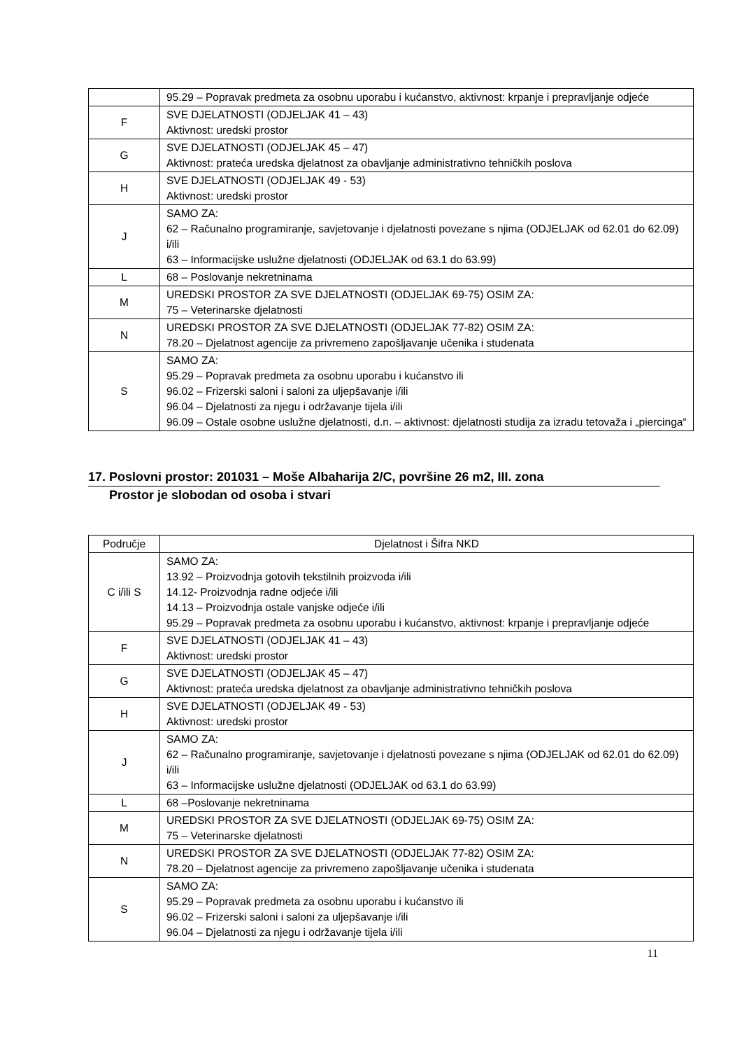| | 95.29 – Popravak predmeta za osobnu uporabu i kućanstvo, aktivnost: krpanje i prepravljanje odjeće |
| F | SVE DJELATNOSTI (ODJELJAK 41 – 43) Aktivnost: uredski prostor |
| G | SVE DJELATNOSTI (ODJELJAK 45 – 47) Aktivnost: prateća uredska djelatnost za obavljanje administrativno tehničkih poslova |
| H | SVE DJELATNOSTI (ODJELJAK 49 - 53) Aktivnost: uredski prostor |
| J | SAMO ZA: 62 – Računalno programiranje, savjetovanje i djelatnosti povezane s njima (ODJELJAK od 62.01 do 62.09) i/ili 63 – Informacijske uslužne djelatnosti (ODJELJAK od 63.1 do 63.99) |
| L | 68 – Poslovanje nekretninama |
| M | UREDSKI PROSTOR ZA SVE DJELATNOSTI (ODJELJAK 69-75) OSIM ZA: 75 – Veterinarske djelatnosti |
| N | UREDSKI PROSTOR ZA SVE DJELATNOSTI (ODJELJAK 77-82) OSIM ZA: 78.20 – Djelatnost agencije za privremeno zapošljavanje učenika i studenata |
| S | SAMO ZA: 95.29 – Popravak predmeta za osobnu uporabu i kućanstvo ili 96.02 – Frizerski saloni i saloni za uljepšavanje i/ili 96.04 – Djelatnosti za njegu i održavanje tijela i/ili 96.09 – Ostale osobne uslužne djelatnosti, d.n. – aktivnost: djelatnosti studija za izradu tetovaža i „piercinga“ |
17. Poslovni prostor: 201031 – Moše Albaharija 2/C, površine 26 m2, III. zona
Prostor je slobodan od osoba i stvari
| Područje | Djelatnost i Šifra NKD |
| --- | --- |
| C i/ili S | SAMO ZA: 13.92 – Proizvodnja gotovih tekstilnih proizvoda i/ili 14.12- Proizvodnja radne odjeće i/ili 14.13 – Proizvodnja ostale vanjske odjeće i/ili 95.29 – Popravak predmeta za osobnu uporabu i kućanstvo, aktivnost: krpanje i prepravljanje odjeće |
| F | SVE DJELATNOSTI (ODJELJAK 41 – 43) Aktivnost: uredski prostor |
| G | SVE DJELATNOSTI (ODJELJAK 45 – 47) Aktivnost: prateća uredska djelatnost za obavljanje administrativno tehničkih poslova |
| H | SVE DJELATNOSTI (ODJELJAK 49 - 53) Aktivnost: uredski prostor |
| J | SAMO ZA: 62 – Računalno programiranje, savjetovanje i djelatnosti povezane s njima (ODJELJAK od 62.01 do 62.09) i/ili 63 – Informacijske uslužne djelatnosti (ODJELJAK od 63.1 do 63.99) |
| L | 68 –Poslovanje nekretninama |
| M | UREDSKI PROSTOR ZA SVE DJELATNOSTI (ODJELJAK 69-75) OSIM ZA: 75 – Veterinarske djelatnosti |
| N | UREDSKI PROSTOR ZA SVE DJELATNOSTI (ODJELJAK 77-82) OSIM ZA: 78.20 – Djelatnost agencije za privremeno zapošljavanje učenika i studenata |
| S | SAMO ZA: 95.29 – Popravak predmeta za osobnu uporabu i kućanstvo ili 96.02 – Frizerski saloni i saloni za uljepšavanje i/ili 96.04 – Djelatnosti za njegu i održavanje tijela i/ili |
11